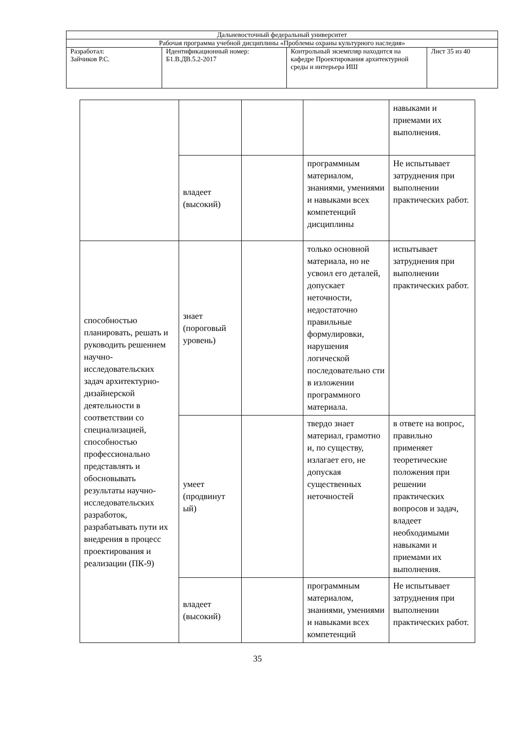| Дальневосточный федеральный университет | | | |
| Рабочая программа учебной дисциплины «Проблемы охраны культурного наследия» | | | |
| Разработал: Зайчиков Р.С. | Идентификационный номер: Б1.В.ДВ.5.2-2017 | Контрольный экземпляр находится на кафедре Проектирования архитектурной среды и интерьера ИШ | Лист 35 из 40 |
| | | | | навыками и приемами их выполнения. |
| | владеет (высокий) | | программным материалом, знаниями, умениями и навыками всех компетенций дисциплины | Не испытывает затруднения при выполнении практических работ. |
| способностью планировать, решать и руководить решением научно-исследовательских задач архитектурно-дизайнерской деятельности в соответствии со специализацией, способностью профессионально представлять и обосновывать результаты научно-исследовательских разработок, разрабатывать пути их внедрения в процесс проектирования и реализации (ПК-9) | знает (пороговый уровень) | | только основной материала, но не усвоил его деталей, допускает неточности, недостаточно правильные формулировки, нарушения логической последовательно сти в изложении программного материала. | испытывает затруднения при выполнении практических работ. |
| | умеет (продвинут ый) | | твердо знает материал, грамотно и, по существу, излагает его, не допуская существенных неточностей | в ответе на вопрос, правильно применяет теоретические положения при решении практических вопросов и задач, владеет необходимыми навыками и приемами их выполнения. |
| | владеет (высокий) | | программным материалом, знаниями, умениями и навыками всех компетенций | Не испытывает затруднения при выполнении практических работ. |
35